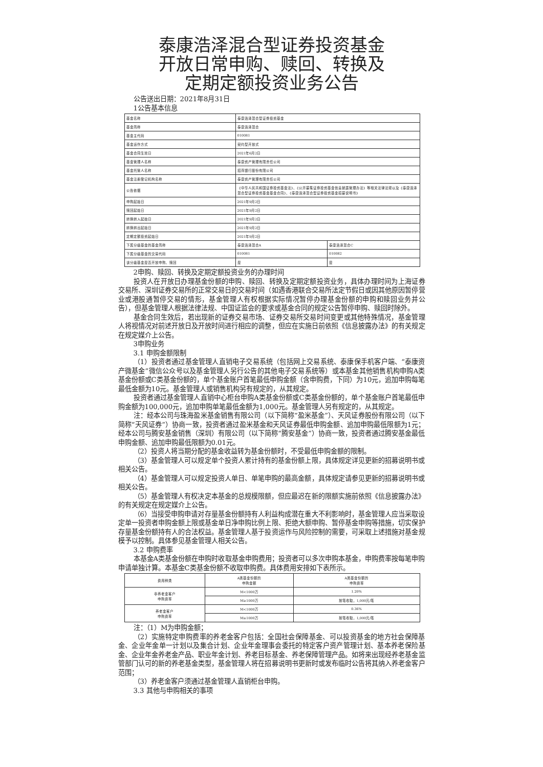泰康浩泽混合型证券投资基金
开放日常申购、赎回、转换及
定期定额投资业务公告
公告送出日期：2021年8月31日
1公告基本信息
| 基金名称 | 泰康浩泽混合型证券投资基金 | |
| 基金简称 | 泰康浩泽混合 | |
| 基金主代码 | 010081 | |
| 基金运作方式 | 契约型开放式 | |
| 基金合同生效日 | 2021年6月2日 | |
| 基金管理人名称 | 泰康资产管理有限责任公司 | |
| 基金托管人名称 | 招商银行股份有限公司 | |
| 基金注册登记机构名称 | 泰康资产管理有限责任公司 | |
| 公告依据 | 《中华人民共和国证券投资基金法》、《公开募集证券投资基金信息披露管理办法》等相关法律法规以及《泰康浩泽混合型证券投资基金基金合同》、《泰康浩泽混合型证券投资基金招募说明书》 | |
| 申购起始日 | 2021年9月2日 | |
| 赎回起始日 | 2021年9月2日 | |
| 转换转入起始日 | 2021年9月2日 | |
| 转换转出起始日 | 2021年9月2日 | |
| 定期定额投资起始日 | 2021年9月2日 | |
| 下属分级基金的基金简称 | 泰康浩泽混合A | 泰康浩泽混合C |
| 下属分级基金的交易代码 | 010081 | 010082 |
| 该分级基金是否开放申购、赎回 | 是 | 是 |
2申购、赎回、转换及定期定额投资业务的办理时间
投资人在开放日办理基金份额的申购、赎回、转换及定期定额投资业务，具体办理时间为上海证券交易所、深圳证券交易所的正常交易日的交易时间（如遇香港联合交易所法定节假日或因其他原因暂停营业或港股通暂停交易的情形，基金管理人有权根据实际情况暂停办理基金份额的申购和赎回业务并公告），但基金管理人根据法律法规、中国证监会的要求或基金合同的规定公告暂停申购、赎回时除外。
基金合同生效后，若出现新的证券交易市场、证券交易所交易时间变更或其他特殊情况，基金管理人将视情况对前述开放日及开放时间进行相应的调整，但应在实施日前依照《信息披露办法》的有关规定在规定媒介上公告。
3申购业务
3.1 申购金额限制
（1）投资者通过基金管理人直销电子交易系统（包括网上交易系统、泰康保手机客户端、“泰康资产微基金”微信公众号以及基金管理人另行公告的其他电子交易系统等）或本基金其他销售机构申购A类基金份额或C类基金份额的，单个基金账户首笔最低申购金额（含申购费，下同）为10元，追加申购每笔最低金额为10元。基金管理人或销售机构另有规定的，从其规定。
投资者通过基金管理人直销中心柜台申购A类基金份额或C类基金份额的，单个基金账户首笔最低申购金额为100,000元，追加申购单笔最低金额为1,000元。基金管理人另有规定的，从其规定。
注：经本公司与珠海盈米基金销售有限公司（以下简称“盈米基金”）、天风证券股份有限公司（以下简称“天风证券”）协商一致，投资者通过盈米基金和天风证券最低申购金额、追加申购最低限额为1元；经本公司与腾安基金销售（深圳）有限公司（以下简称“腾安基金”）协商一致，投资者通过腾安基金最低申购金额、追加申购最低限额为0.01元。
（2）投资人将当期分配的基金收益转为基金份额时，不受最低申购金额的限制。
（3）基金管理人可以规定单个投资人累计持有的基金份额上限，具体规定详见更新的招募说明书或相关公告。
（4）基金管理人可以规定投资人单日、单笔申购的最高金额，具体规定请参见更新的招募说明书或相关公告。
（5）基金管理人有权决定本基金的总规模限额，但应最迟在新的限额实施前依照《信息披露办法》的有关规定在规定媒介上公告。
（6）当接受申购申请对存量基金份额持有人利益构成潜在重大不利影响时，基金管理人应当采取设定单一投资者申购金额上限或基金单日净申购比例上限、拒绝大额申购、暂停基金申购等措施，切实保护存量基金份额持有人的合法权益。基金管理人基于投资运作与风险控制的需要，可采取上述措施对基金规模予以控制。具体参见基金管理人相关公告。
3.2 申购费率
本基金A类基金份额在申购时收取基金申购费用；投资者可以多次申购本基金，申购费率按每笔申购申请单独计算。本基金C类基金份额不收取申购费。具体费用安排如下表所示。
| 费用种类 | A类基金份额的 申购金额 | A类基金份额的 申购费率 |
| 非养老金客户 申购费率 | M<1000万 | 1.20% |
| | M≥1000万 | 按笔收取，1,000元/笔 |
| 养老金客户 申购费率 | M<1000万 | 0.36% |
| | M≥1000万 | 按笔收取，1,000元/笔 |
注：（1）M为申购金额；
（2）实施特定申购费率的养老金客户包括：全国社会保障基金、可以投资基金的地方社会保障基金、企业年金单一计划以及集合计划、企业年金理事会委托的特定客户资产管理计划、基本养老保险基金、企业年金养老金产品、职业年金计划、养老目标基金、养老保障管理产品。如将来出现经养老基金监管部门认可的新的养老基金类型，基金管理人将在招募说明书更新时或发布临时公告将其纳入养老金客户范围；
（3）养老金客户须通过基金管理人直销柜台申购。
3.3 其他与申购相关的事项